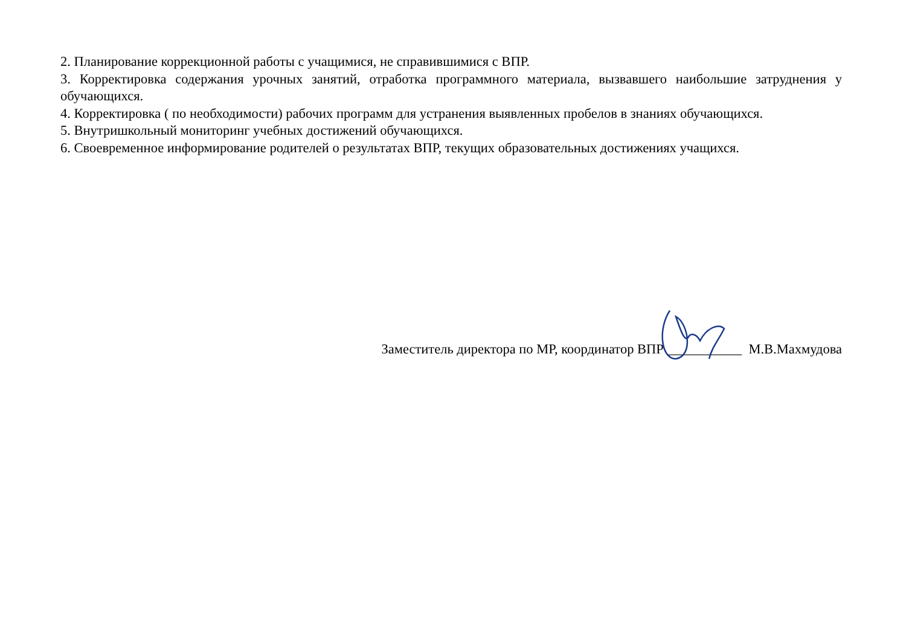2. Планирование коррекционной работы с учащимися, не справившимися с ВПР.
3. Корректировка содержания урочных занятий, отработка программного материала, вызвавшего наибольшие затруднения у обучающихся.
4. Корректировка ( по необходимости) рабочих программ для устранения выявленных пробелов в знаниях обучающихся.
5. Внутришкольный мониторинг учебных достижений обучающихся.
6. Своевременное информирование родителей о результатах ВПР, текущих образовательных достижениях учащихся.
Заместитель директора по МР, координатор ВПР ___________ М.В.Махмудова